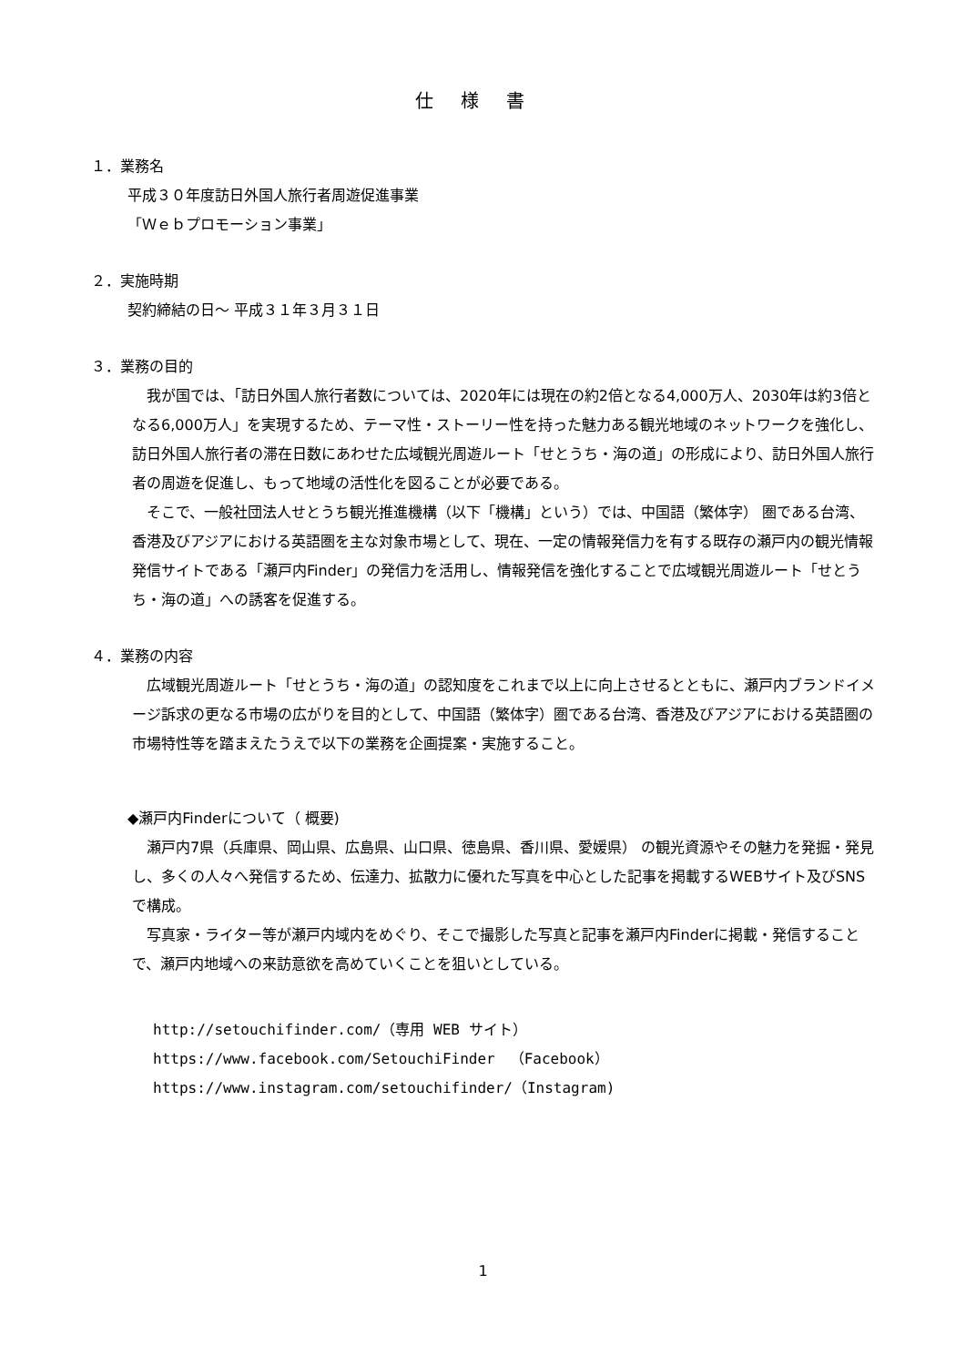仕様書
１．業務名
平成３０年度訪日外国人旅行者周遊促進事業
「Ｗｅｂプロモーション事業」
２．実施時期
契約締結の日～ 平成３１年３月３１日
３．業務の目的
我が国では、「訪日外国人旅行者数については、2020年には現在の約2倍となる4,000万人、2030年は約3倍となる6,000万人」を実現するため、テーマ性・ストーリー性を持った魅力ある観光地域のネットワークを強化し、訪日外国人旅行者の滞在日数にあわせた広域観光周遊ルート「せとうち・海の道」の形成により、訪日外国人旅行者の周遊を促進し、もって地域の活性化を図ることが必要である。
そこで、一般社団法人せとうち観光推進機構（以下「機構」という）では、中国語（繁体字） 圏である台湾、香港及びアジアにおける英語圏を主な対象市場として、現在、一定の情報発信力を有する既存の瀬戸内の観光情報発信サイトである「瀬戸内Finder」の発信力を活用し、情報発信を強化することで広域観光周遊ルート「せとうち・海の道」への誘客を促進する。
４．業務の内容
広域観光周遊ルート「せとうち・海の道」の認知度をこれまで以上に向上させるとともに、瀬戸内ブランドイメージ訴求の更なる市場の広がりを目的として、中国語（繁体字）圏である台湾、香港及びアジアにおける英語圏の市場特性等を踏まえたうえで以下の業務を企画提案・実施すること。
◆瀬戸内Finderについて（ 概要)
瀬戸内7県（兵庫県、岡山県、広島県、山口県、徳島県、香川県、愛媛県） の観光資源やその魅力を発掘・発見し、多くの人々へ発信するため、伝達力、拡散力に優れた写真を中心とした記事を掲載するWEBサイト及びSNSで構成。
写真家・ライター等が瀬戸内域内をめぐり、そこで撮影した写真と記事を瀬戸内Finderに掲載・発信することで、瀬戸内地域への来訪意欲を高めていくことを狙いとしている。
http://setouchifinder.com/（専用 WEB サイト）
https://www.facebook.com/SetouchiFinder　（Facebook）
https://www.instagram.com/setouchifinder/（Instagram)
1